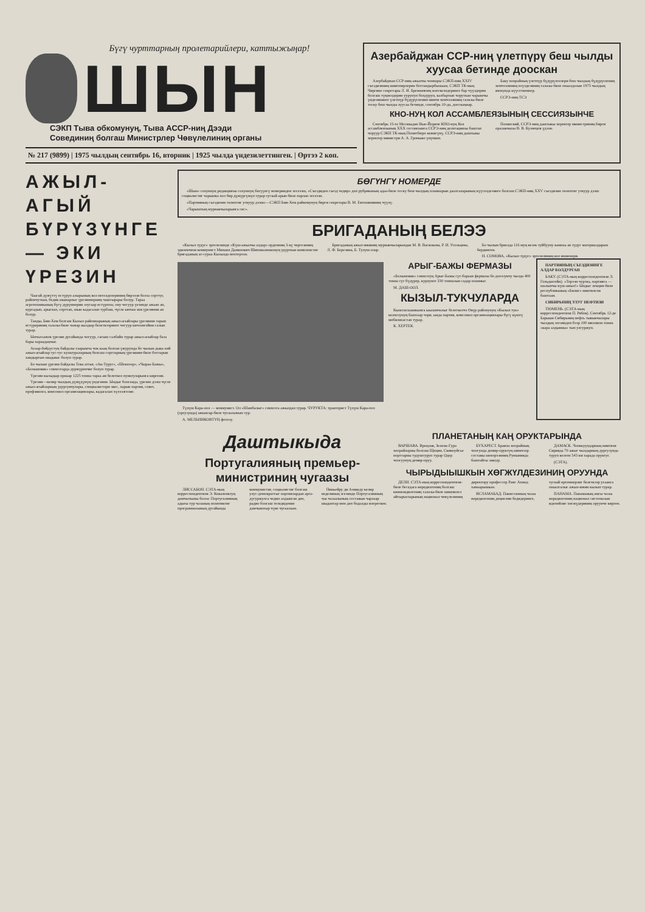Бүгү чурттарның пролетарийлери, каттыжыңар!
ШЫН
СЭКП Тыва обкомунуң, Тыва АССР-ниң Дээди
Совединиң болгаш Министрлер Чөвүлелиниң органы
№ 217 (9899) | 1975 чылдың сентябрь 16, вторник | 1925 чылда үндезилеттинген. | Өртээ 2 коп.
Азербайджан ССР-ниң үлетпүрү беш чылды хуусаа бетинде дооскан
Азербайджан ССР-ниң ажылчы чоннары СЭКП-ниң XXIV съездизиниң шиитпирлерин боттандырбышаан, СЭКП ТК-ның Чиргине секретары Л. И. Брежневтиң илеткеледеринге бар чүүлдерин болгаш түңнелдерин уурупуп болдуруп, калбартып чоруткан чарышчы үндезининге үлетпүр бүдүрүгленин ниити хемчээлиниң талазы-биле тоску беш чылды хуусаа бетинде, сентябрь 10-да, дооскаңнар.
Баку хоорайның үлетпүр бүдүрүлгелери беш чылдың бүдүрүглениң хемчээлиниң өзүлдезиниң талазы-биле онаалдазын 1975 чылдың июнунда күүсеткеннер.
ССРЭ-ниң ТСЭ
КНО-НУҢ КОЛ АССАМБЛЕЯЗЫНЫҢ СЕССИЯЗЫНЧЕ
Сентябрь 15-те Москвадан Нью-Йоркче КНО-нуң Кол ассамблеязының XXX сессиязынга ССРЭ-ниң делегациязы баштап чоруур СЭКП ТК-ның Политбюро кежигүнү, ССРЭ-ниң даштыкы херектер министри А. А. Громыко үнүпкен.
Полянский, ССРЭ-ниң даштыкы херектер министриниң бирги оралакчызы В. В. Кузнецов үдээн.
АЖЫЛ-АГЫЙ БҮРҮЗҮНГЕ— ЭКИ ҮРЕЗИН
Чаагай дүжүттү өстүрүп алырының кол негелделериниң бирээзи болза сорттуг, райончуткан, бедик шынарлыг үрезиннерниң чаштырары болур. Тараа агротехниканың бүгү дүрүмнерин әзугаар өстүргеш, ону чогуур үезинде ажаап ап, кургадып, арыглап, сорттап, шын кадагалап турбаш, чүгле ынчан эки үрезинни ап болур.
Танды, Бии-Хем болгаш Кызыл районнарының ажыл-агыйлары үрезинни тарып өстүрериниң талазы-биле чажар кылдыр белеткээринге чогуур кичээнгейни салып турар.
Ынчалзажок үрезин дугайында чогуур, сагыш салбайн турар ажыл-агыйлар база бары хараадаңчыг.
Агаар-бойдустуң байдалы таарымча чок кааң болган үжурунда бо чылын дыка хөй ажыл-агыйлар тус-тус культураларның болгаш сорттарның үрезинин-биле боттарын хандыртып шыдавас болуп турар.
Бо чылын үрезин байдалы Тока аттыг, «Ак-Туруг», «Шекпээр», «Чыраа-Бажы», «Большевик» совхозтарда дуржүренчиг болуп турар.
Үрезин кызыдыр орнаар 1225 тонна тараа ам белеткел пунктуларынга киргени.
Үрезин—келир чылдың дүжүдүнүң үндезини. Ындыг болганда, үрезин дээш чүгле ажыл-агыйларның удуртукчулары, специалистери эвес, харын партия, совет, профэвилел, комсомол организациялары, кадагалап хүлээлгелиг.
БӨГҮНГҮ НОМЕРДЕ
«Шын» солуннуң редакциязы солуннуң бөгүүнгү номеринден эгелээш, «Съездиден съезд чедир» деп рубриканың адаа-биле тоску беш чылдың планнарын даалгаларының күүселдезинге болгаш СЭКП-ниң XXV съездизин төлептиг уткуур дээш социалистиг чарышка хол бир дүжүргүжүп турар тускай арын-биле парлап эгелээн.
«Партияның съездизин төлептиг уткуур дээш»—СЭКП Бии-Хем райкомунуң бирги секретары В. М. Евтешининиң чүүлү.
«Чарыштың мурнакчыларынга сөс».
БРИГАДАНЫҢ БЕЛЭЭ
«Кызыл тудуг» эргелелинде «Күш-ажылчы алдар» орденниң 3-кү чергезиниң эдилекчизи коммунист Михаил Данилович Шиповаленконуң удурткан комплекстиг бригаданың ат-сураа Кызылда нептерээн.
Бригаданың ажыл-ижиниң мурнакчыларындан М. В. Васильева, Р. И. Усольцева, Л. Ф. Березина, Б. Тулуш олар.
Бо чылын бригада 116 муң кезек туйбууну кампаа ап тудуг материалдарын бердинген.
Н. СОМОВА, «Кызыл тудуг» эргелелиниң кол инженери.
Түлүш Кара-оол — коммунист. Ол «Шамбалыг» совхозта ажылдап турар. ЧУРУКТА: тракторист Түлүш Кара-оол (ортузунда) ажыктар-биле чугаалажып тур.
А. МЕЛЬНИКОВТУҢ фотозу.
АРЫГ-БАЖЫ ФЕРМАЗЫ
«Большевик» совхозтуң Арыг-Бажы сүт-бараан фермазы бо дооэзукчу чылда 400 тонна сүт бүдүрер, курлунге 330 тонназын садар планныг.
М. ДАШ-ООЛ.
КЫЗЫЛ-ТУКЧУЛАРДА
Кыштаглаашкынга ыыламчалыг белеткелчэ Өвүр районунуң «Кызыл тук» колхозунуң баштаар чэри, ында партия, комсомол организациялары бүгү күштү мобилизастап турар.
К. ХЕРТЕК.
ПАРТИЯНЫҢ СЪЕЗДИЗИНГЕ АЛДАР БОЛДУРГАН
БАКУ. (СЭТА-ның корреспондентизи Л. Гольдштейн). «Торээн чуртка, партияга — шалыпчы күш-ажыл!» Ындыг лекция-биле республиканың «Билиг» ниитилели баштаан.
СИБИРЬНИҢ УЛУГ НЕФТИЗИ
ТЮМЕНЬ. (СЭТА-ның корреспондентизи П. Рябов). Сентябрь 12-де Барыын Сибирьниң нефть тывыкчылары чылдың эгезинден бээр 100 миллион тонна «кара алдынны» тып улгуржуп.
Даштыкыда
Португалияның премьер-министриниң чугаазы
ЛИССАБОН. СЭТА-ның корреспондентизи Э. Коваленктуң дамчытканы болза: Португалияның адыгы тур чазаның политиктиг программазының дугайында коммунистиг, социалистиг болгаш улус-демократтыг партиялардан арга-дугуржулга чедип алдынган деп, радио болгаш теледидение дамчыштыр чүве чугаалаан.
Пиньейру ди Азиведу келир неделяның эгезинде Португалияның чаа чазаалының составын чарлаар шыдаптар мен деп бодалды илереткен.
ПЛАНЕТАНЫҢ КАҢ ОРУКТАРЫНДА
ВАРШАВА. Вроцлав, Зелена-Гура хоорайларны болгаш Щецин, Свиноуйсье порттарны тудуштуруп турар Одер чоогуунуң демир-оруу.
БУХАРЕСТ. Браила хоорайның чоогунда демир-оруктуң шимчээр составы шенэрэзиниң Румыниядa баштайгы заводу.
ДАМАСК. Чооккуулдарның ниитизи Сирияда 70 ажыг чылдарның дургузунда туруп келген 543 км харада оруктуг.
(СЭТА).
ЧЫРЫДЫЫШКЫН ХӨГЖҮЛДЕЗИНИҢ ОРУУНДА
ДЕЛИ. СЭТА-ның корреспондентизи-биле беседага өөредилгениң болгаш кижизидилгениң талазы-биле шиңчилел айтырыгларының национал чөвүлелиниң директору профессор Раис Ахмед хамаарышкан.
ИСЛАМАБАД. Пакистанның чазаа өөредилгениң деңнелин бедидеринге, тускай өртемнерлиг белеткээр угаанга онаалгалыг ажыл-ижин кылып турар.
ПАНАМА. Панаманың амгы чазаа өөредилгениң национал системазын идепейлиг хөгжүдериниң оруунче кирген.